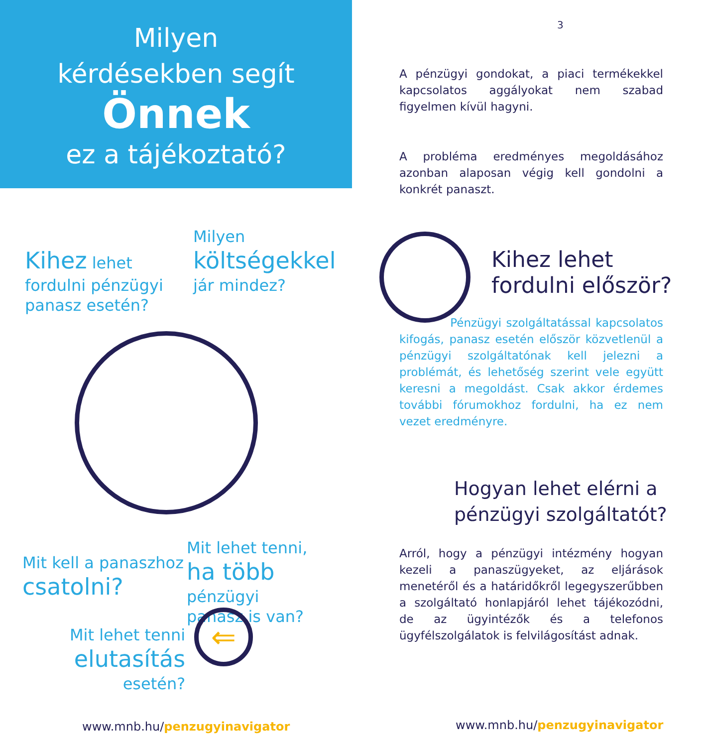Milyen
kérdésekben segít
Önnek
ez a tájékoztató?
Kihez lehet
fordulni pénzügyi
panasz esetén?
Milyen
költségekkel
jár mindez?
Mit kell a panaszhoz
csatolni?
Mit lehet tenni,
ha több pénzügyi
panasz is van?
Mit lehet tenni
elutasítás
esetén?
⇐
www.mnb.hu/penzugyinavigator
3
A pénzügyi gondokat, a piaci termékekkel kapcsolatos aggályokat nem szabad figyelmen kívül hagyni.
A probléma eredményes megoldásához azonban alaposan végig kell gondolni a konkrét panaszt.
Kihez lehet
fordulni először?
Pénzügyi szolgáltatással kapcsolatos kifogás, panasz esetén először közvetlenül a pénzügyi szolgáltatónak kell jelezni a problémát, és lehetőség szerint vele együtt keresni a megoldást. Csak akkor érdemes további fórumokhoz fordulni, ha ez nem vezet eredményre.
Hogyan lehet elérni a
pénzügyi szolgáltatót?
Arról, hogy a pénzügyi intézmény hogyan kezeli a panaszügyeket, az eljárások menetéről és a határidőkről legegyszerűbben a szolgáltató honlapjáról lehet tájékozódni, de az ügyintézők és a telefonos ügyfélszolgálatok is felvilágosítást adnak.
www.mnb.hu/penzugyinavigator